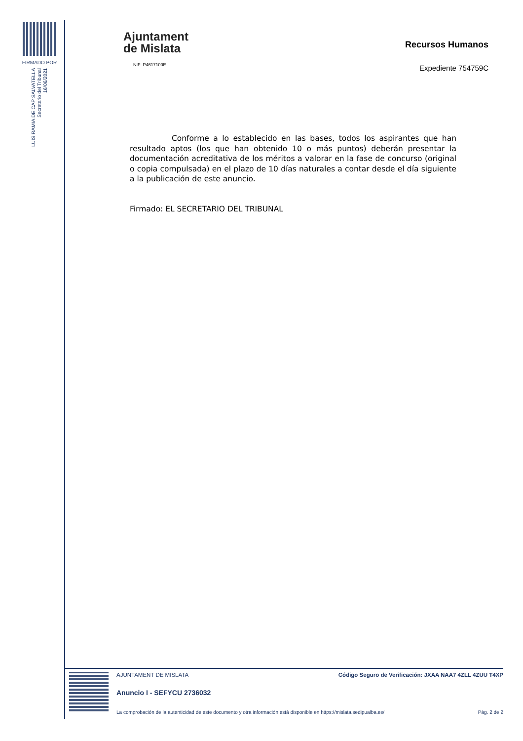FIRMADO POR
LUIS RAMIA DE CAP SALVATELLA
Secretario del Tribunal
16/06/2021
Ajuntament
de Mislata
NIF: P4617100E
Recursos Humanos
Expediente 754759C
Conforme a lo establecido en las bases, todos los aspirantes que han resultado aptos (los que han obtenido 10 o más puntos) deberán presentar la documentación acreditativa de los méritos a valorar en la fase de concurso (original o copia compulsada) en el plazo de 10 días naturales a contar desde el día siguiente a la publicación de este anuncio.
Firmado: EL SECRETARIO DEL TRIBUNAL
AJUNTAMENT DE MISLATA Código Seguro de Verificación: JXAA NAA7 4ZLL 4ZUU T4XP
Anuncio I - SEFYCU 2736032
La comprobación de la autenticidad de este documento y otra información está disponible en https://mislata.sedipualba.es/ Pág. 2 de 2